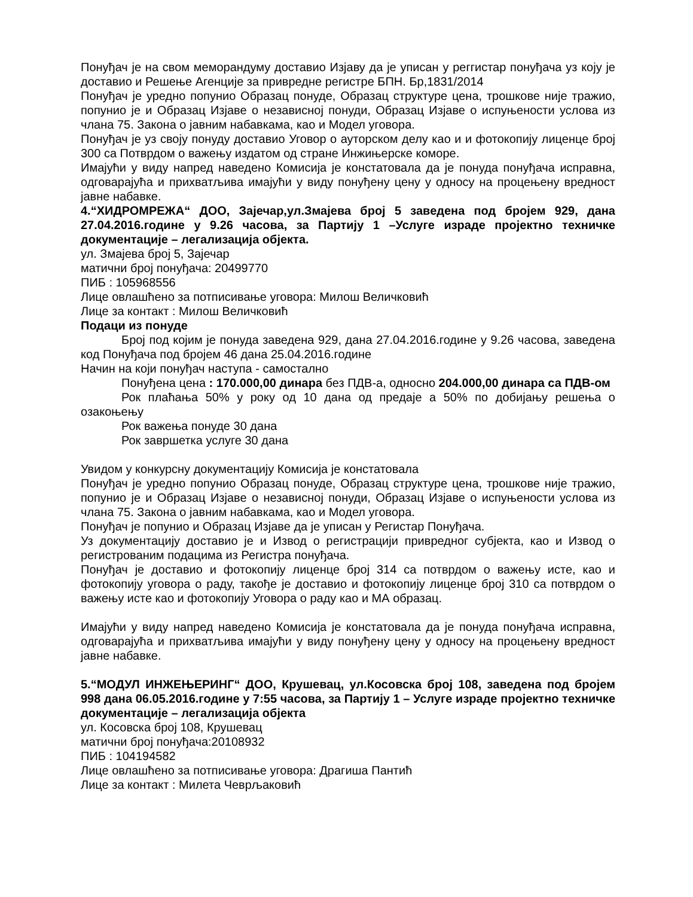Понуђач је на свом меморандуму доставио Изјаву да је уписан у реггистар понуђача уз коју је доставио и Решење Агенције за привредне регистре БПН. Бр,1831/2014
Понуђач је уредно попунио Образац понуде, Образац структуре цена, трошкове није тражио, попунио је и Образац Изјаве о независној понуди, Образац Изјаве о испуњености услова из члана 75. Закона о јавним набавкама, као и Модел уговора.
Понуђач је уз своју понуду доставио Уговор о ауторском делу као и и фотокопију лиценце број 300 са Потврдом о важењу издатом од стране Инжињерске коморе.
Имајући у виду напред наведено Комисија је констатовала да је понуда понуђача исправна, одговарајућа и прихватљива имајући у виду понуђену цену у односу на процењену вредност јавне набавке.
4.“ХИДРОМРЕЖА“ ДОО, Зајечар,ул.Змајева број 5 заведена под бројем 929, дана 27.04.2016.године у 9.26 часова, за Партију 1 –Услуге израде пројектно техничке документације – легализација објекта.
ул. Змајева број 5, Зајечар
матични број понуђача: 20499770
ПИБ : 105968556
Лице овлашћено за потписивање уговора: Милош Величковић
Лице за контакт : Милош Величковић
Подаци из понуде
Број под којим је понуда заведена 929, дана 27.04.2016.године у 9.26 часова, заведена код Понуђача под бројем 46 дана 25.04.2016.године
Начин на који понуђач наступа - самостално
Понуђена цена : 170.000,00 динара без ПДВ-а, односно 204.000,00 динара са ПДВ-ом
Рок плаћања 50% у року од 10 дана од предаје а 50% по добијању решења о озакоњењу
Рок важења понуде 30 дана
Рок завршетка услуге 30 дана
Увидом у конкурсну документацију Комисија је констатовала
Понуђач је уредно попунио Образац понуде, Образац структуре цена, трошкове није тражио, попунио је и Образац Изјаве о независној понуди, Образац Изјаве о испуњености услова из члана 75. Закона о јавним набавкама, као и Модел уговора.
Понуђач је попунио и Образац Изјаве да је уписан у Регистар Понуђача.
Уз документацију доставио је и Извод о регистрацији привредног субјекта, као и Извод о регистрованим подацима из Регистра понуђача.
Понуђач је доставио и фотокопију лиценце број 314 са потврдом о важењу исте, као и фотокопију уговора о раду, такође је доставио и фотокопију лиценце број 310 са потврдом о важењу исте као и фотокопију Уговора о раду као и МА образац.
Имајући у виду напред наведено Комисија је констатовала да је понуда понуђача исправна, одговарајућа и прихватљива имајући у виду понуђену цену у односу на процењену вредност јавне набавке.
5.“МОДУЛ ИНЖЕЊЕРИНГ“ ДОО, Крушевац, ул.Косовска број 108, заведена под бројем 998 дана 06.05.2016.године у 7:55 часова, за Партију 1 – Услуге израде пројектно техничке документације – легализација објекта
ул. Косовска број 108, Крушевац
матични број понуђача:20108932
ПИБ : 104194582
Лице овлашћено за потписивање уговора: Драгиша Пантић
Лице за контакт : Милета Чеврљаковић